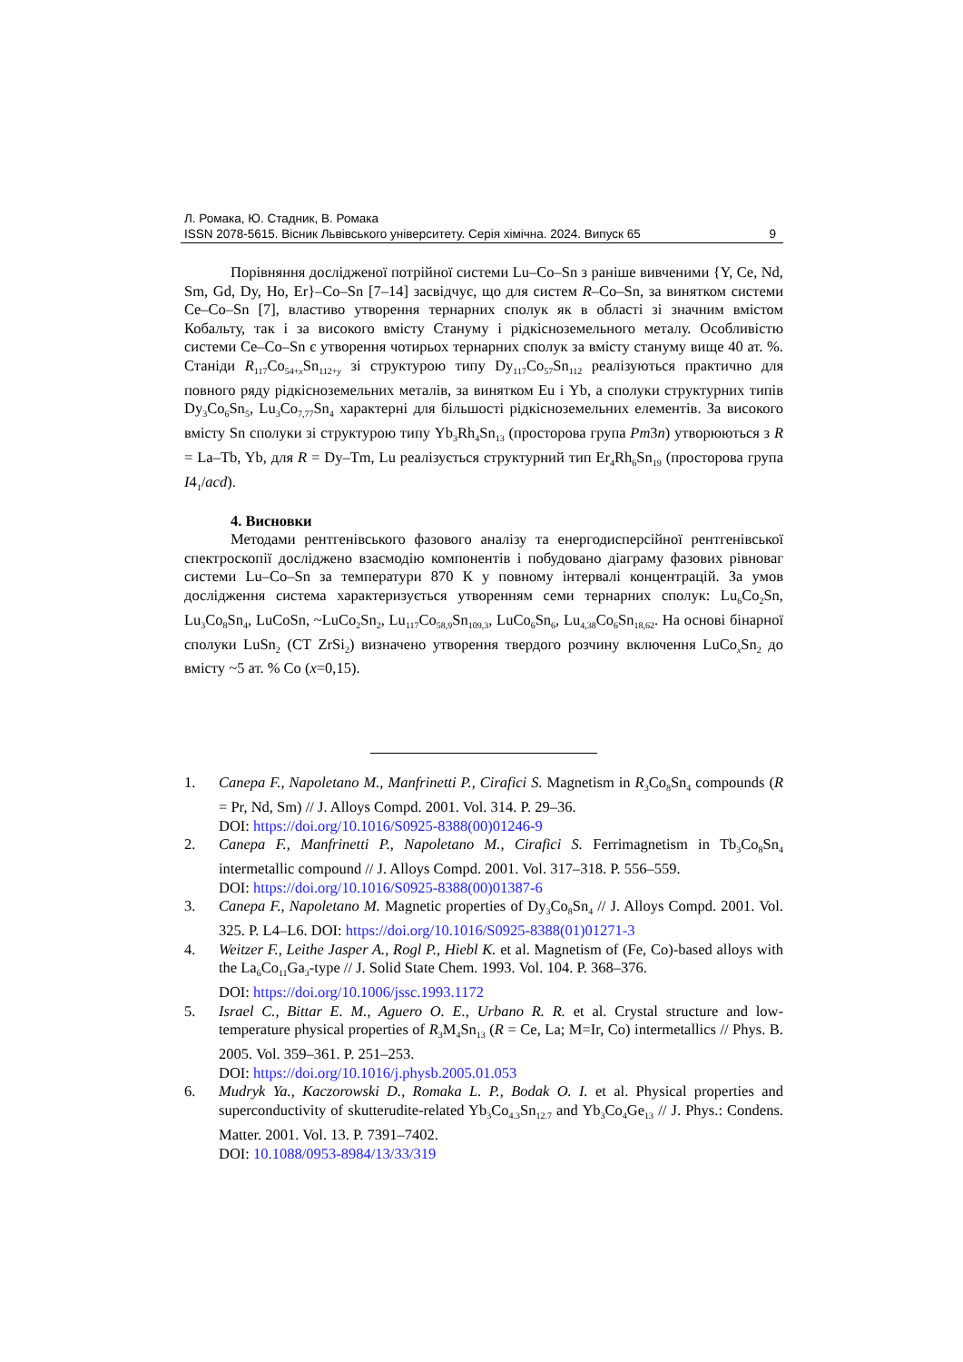Л. Ромака, Ю. Стадник, В. Ромака
ISSN 2078-5615. Вісник Львівського університету. Серія хімічна. 2024. Випуск 65 9
Порівняння дослідженої потрійної системи Lu–Co–Sn з раніше вивченими {Y, Ce, Nd, Sm, Gd, Dy, Ho, Er}–Co–Sn [7–14] засвідчує, що для систем R–Co–Sn, за винятком системи Ce–Co–Sn [7], властиво утворення тернарних сполук як в області зі значним вмістом Кобальту, так і за високого вмісту Стануму і рідкісноземельного металу. Особливістю системи Ce–Co–Sn є утворення чотирьох тернарних сполук за вмісту стануму вище 40 ат. %. Станіди R<sub>117</sub>Co<sub>54+x</sub>Sn<sub>112+y</sub> зі структурою типу Dy<sub>117</sub>Co<sub>57</sub>Sn<sub>112</sub> реалізуються практично для повного ряду рідкісноземельних металів, за винятком Eu і Yb, а сполуки структурних типів Dy<sub>3</sub>Co<sub>6</sub>Sn<sub>5</sub>, Lu<sub>3</sub>Co<sub>7,77</sub>Sn<sub>4</sub> характерні для більшості рідкісноземельних елементів. За високого вмісту Sn сполуки зі структурою типу Yb<sub>3</sub>Rh<sub>4</sub>Sn<sub>13</sub> (просторова група Pm3n) утворюються з R = La–Tb, Yb, для R = Dy–Tm, Lu реалізується структурний тип Er<sub>4</sub>Rh<sub>6</sub>Sn<sub>19</sub> (просторова група I4<sub>1</sub>/acd).
4. Висновки
Методами рентгенівського фазового аналізу та енергодисперсійної рентгенівської спектроскопії досліджено взаємодію компонентів і побудовано діаграму фазових рівноваг системи Lu–Co–Sn за температури 870 К у повному інтервалі концентрацій. За умов дослідження система характеризується утворенням семи тернарних сполук: Lu<sub>6</sub>Co<sub>2</sub>Sn, Lu<sub>3</sub>Co<sub>8</sub>Sn<sub>4</sub>, LuCoSn, ~LuCo<sub>2</sub>Sn<sub>2</sub>, Lu<sub>117</sub>Co<sub>58,9</sub>Sn<sub>109,3</sub>, LuCo<sub>6</sub>Sn<sub>6</sub>, Lu<sub>4,38</sub>Co<sub>6</sub>Sn<sub>18,62</sub>. На основі бінарної сполуки LuSn<sub>2</sub> (СТ ZrSi<sub>2</sub>) визначено утворення твердого розчину включення LuCo<sub>x</sub>Sn<sub>2</sub> до вмісту ~5 ат. % Co (x=0,15).
1. Canepa F., Napoletano M., Manfrinetti P., Cirafici S. Magnetism in R<sub>3</sub>Co<sub>8</sub>Sn<sub>4</sub> compounds (R = Pr, Nd, Sm) // J. Alloys Compd. 2001. Vol. 314. P. 29–36.
DOI: https://doi.org/10.1016/S0925-8388(00)01246-9
2. Canepa F., Manfrinetti P., Napoletano M., Cirafici S. Ferrimagnetism in Tb<sub>3</sub>Co<sub>8</sub>Sn<sub>4</sub> intermetallic compound // J. Alloys Compd. 2001. Vol. 317–318. P. 556–559.
DOI: https://doi.org/10.1016/S0925-8388(00)01387-6
3. Canepa F., Napoletano M. Magnetic properties of Dy<sub>3</sub>Co<sub>8</sub>Sn<sub>4</sub> // J. Alloys Compd. 2001. Vol. 325. P. L4–L6. DOI: https://doi.org/10.1016/S0925-8388(01)01271-3
4. Weitzer F., Leithe Jasper A., Rogl P., Hiebl K. et al. Magnetism of (Fe, Co)-based alloys with the La<sub>6</sub>Co<sub>11</sub>Ga<sub>3</sub>-type // J. Solid State Chem. 1993. Vol. 104. P. 368–376.
DOI: https://doi.org/10.1006/jssc.1993.1172
5. Israel C., Bittar E. M., Aguero O. E., Urbano R. R. et al. Crystal structure and low-temperature physical properties of R<sub>3</sub>M<sub>4</sub>Sn<sub>13</sub> (R = Ce, La; M=Ir, Co) intermetallics // Phys. B. 2005. Vol. 359–361. P. 251–253.
DOI: https://doi.org/10.1016/j.physb.2005.01.053
6. Mudryk Ya., Kaczorowski D., Romaka L. P., Bodak O. I. et al. Physical properties and superconductivity of skutterudite-related Yb<sub>3</sub>Co<sub>4.3</sub>Sn<sub>12.7</sub> and Yb<sub>3</sub>Co<sub>4</sub>Ge<sub>13</sub> // J. Phys.: Condens. Matter. 2001. Vol. 13. P. 7391–7402.
DOI: 10.1088/0953-8984/13/33/319